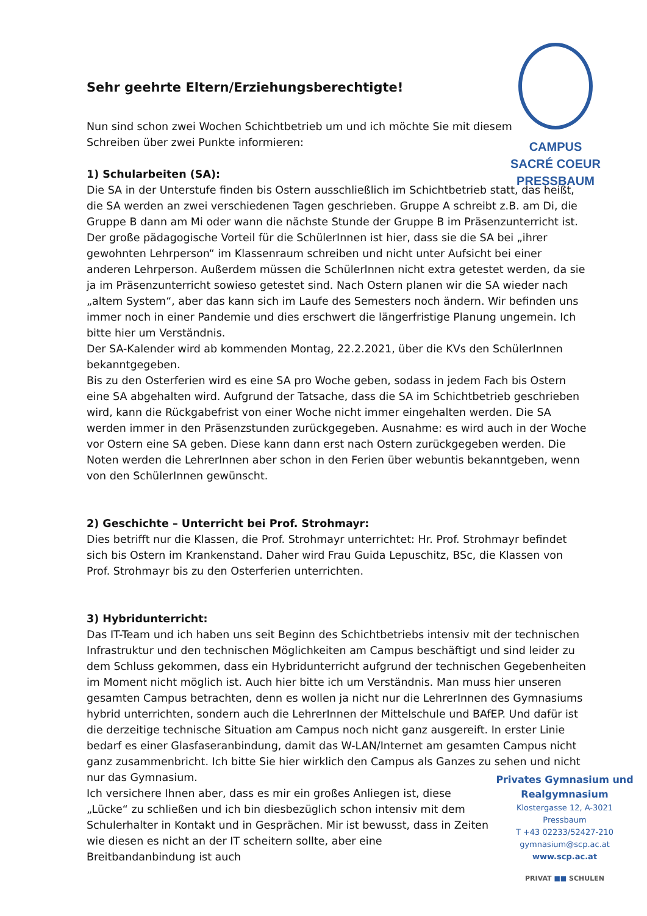CAMPUS
SACRÉ COEUR
PRESSBAUM
Sehr geehrte Eltern/Erziehungsberechtigte!
Nun sind schon zwei Wochen Schichtbetrieb um und ich möchte Sie mit diesem Schreiben über zwei Punkte informieren:
1) Schularbeiten (SA):
Die SA in der Unterstufe finden bis Ostern ausschließlich im Schichtbetrieb statt, das heißt, die SA werden an zwei verschiedenen Tagen geschrieben. Gruppe A schreibt z.B. am Di, die Gruppe B dann am Mi oder wann die nächste Stunde der Gruppe B im Präsenzunterricht ist. Der große pädagogische Vorteil für die SchülerInnen ist hier, dass sie die SA bei „ihrer gewohnten Lehrperson“ im Klassenraum schreiben und nicht unter Aufsicht bei einer anderen Lehrperson. Außerdem müssen die SchülerInnen nicht extra getestet werden, da sie ja im Präsenzunterricht sowieso getestet sind. Nach Ostern planen wir die SA wieder nach „altem System“, aber das kann sich im Laufe des Semesters noch ändern. Wir befinden uns immer noch in einer Pandemie und dies erschwert die längerfristige Planung ungemein. Ich bitte hier um Verständnis.
Der SA-Kalender wird ab kommenden Montag, 22.2.2021, über die KVs den SchülerInnen bekanntgegeben.
Bis zu den Osterferien wird es eine SA pro Woche geben, sodass in jedem Fach bis Ostern eine SA abgehalten wird. Aufgrund der Tatsache, dass die SA im Schichtbetrieb geschrieben wird, kann die Rückgabefrist von einer Woche nicht immer eingehalten werden. Die SA werden immer in den Präsenzstunden zurückgegeben. Ausnahme: es wird auch in der Woche vor Ostern eine SA geben. Diese kann dann erst nach Ostern zurückgegeben werden. Die Noten werden die LehrerInnen aber schon in den Ferien über webuntis bekanntgeben, wenn von den SchülerInnen gewünscht.
2) Geschichte – Unterricht bei Prof. Strohmayr:
Dies betrifft nur die Klassen, die Prof. Strohmayr unterrichtet: Hr. Prof. Strohmayr befindet sich bis Ostern im Krankenstand. Daher wird Frau Guida Lepuschitz, BSc, die Klassen von Prof. Strohmayr bis zu den Osterferien unterrichten.
3) Hybridunterricht:
Das IT-Team und ich haben uns seit Beginn des Schichtbetriebs intensiv mit der technischen Infrastruktur und den technischen Möglichkeiten am Campus beschäftigt und sind leider zu dem Schluss gekommen, dass ein Hybridunterricht aufgrund der technischen Gegebenheiten im Moment nicht möglich ist. Auch hier bitte ich um Verständnis. Man muss hier unseren gesamten Campus betrachten, denn es wollen ja nicht nur die LehrerInnen des Gymnasiums hybrid unterrichten, sondern auch die LehrerInnen der Mittelschule und BAfEP. Und dafür ist die derzeitige technische Situation am Campus noch nicht ganz ausgereift. In erster Linie bedarf es einer Glasfaseranbindung, damit das W-LAN/Internet am gesamten Campus nicht ganz zusammenbricht. Ich bitte Sie hier wirklich den Campus als Ganzes zu sehen und nicht nur das Gymnasium.
Ich versichere Ihnen aber, dass es mir ein großes Anliegen ist, diese „Lücke“ zu schließen und ich bin diesbezüglich schon intensiv mit dem Schulerhalter in Kontakt und in Gesprächen. Mir ist bewusst, dass in Zeiten wie diesen es nicht an der IT scheitern sollte, aber eine Breitbandanbindung ist auch
Privates Gymnasium und Realgymnasium
Klostergasse 12, A-3021 Pressbaum
T +43 02233/52427-210
gymnasium@scp.ac.at
www.scp.ac.at
PRIVAT ■■ SCHULEN